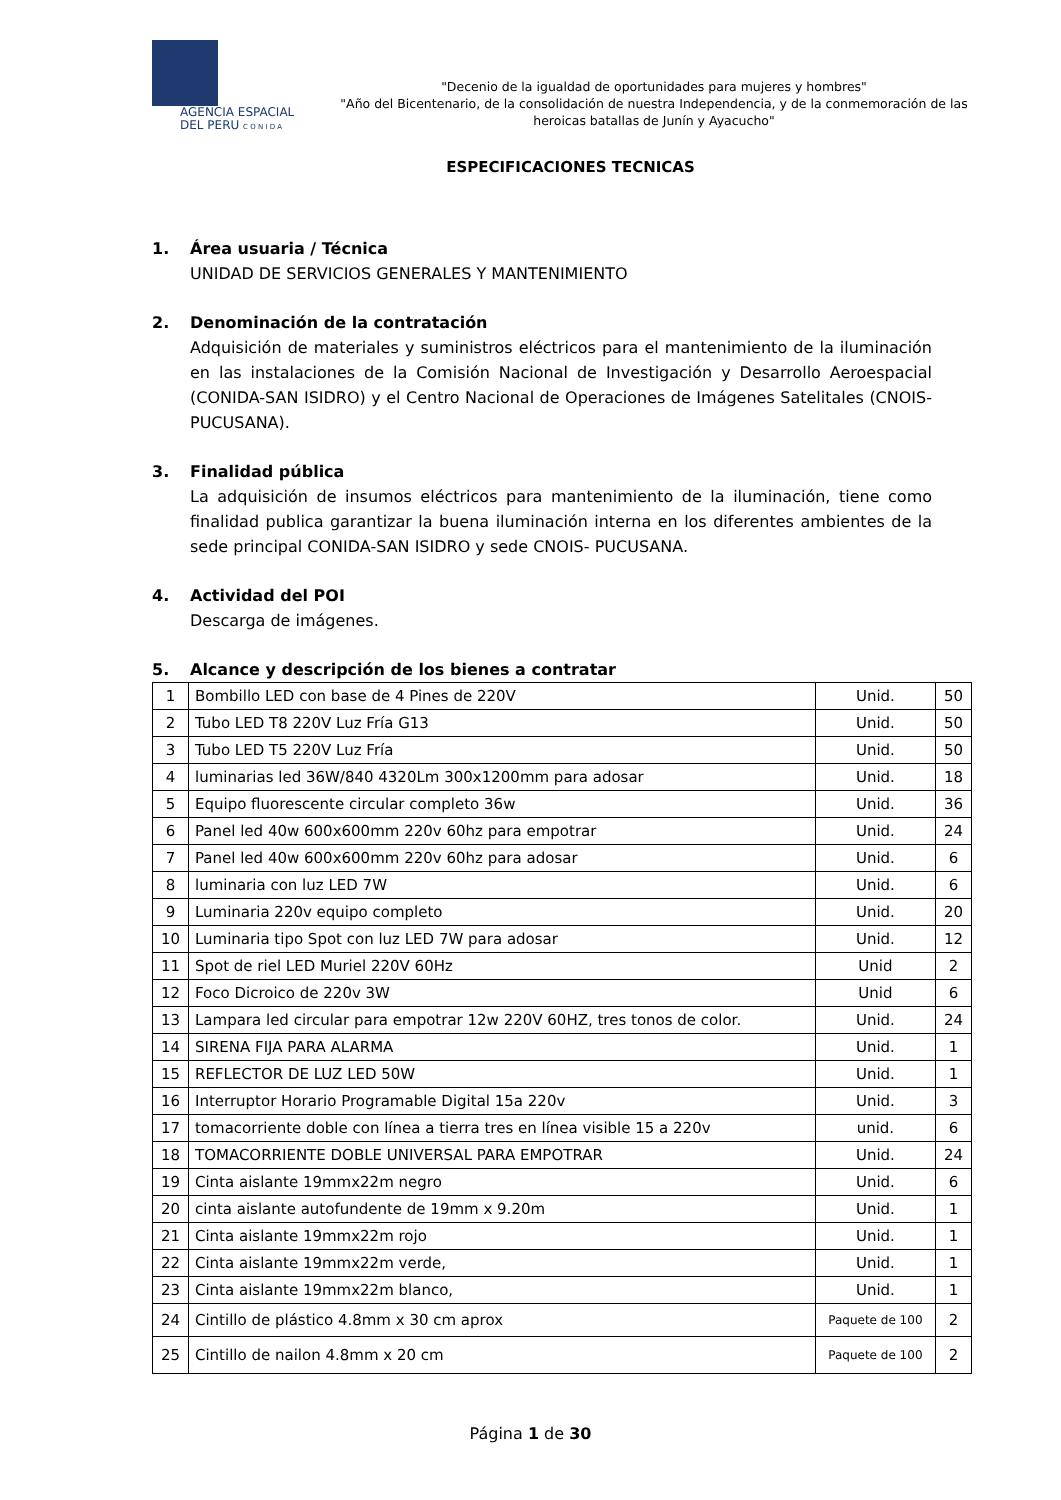AGENCIA ESPACIAL
DEL PERU C O N I D A
"Decenio de la igualdad de oportunidades para mujeres y hombres"
"Año del Bicentenario, de la consolidación de nuestra Independencia, y de la conmemoración de las heroicas batallas de Junín y Ayacucho"
ESPECIFICACIONES TECNICAS
1. Área usuaria / Técnica
UNIDAD DE SERVICIOS GENERALES Y MANTENIMIENTO
2. Denominación de la contratación
Adquisición de materiales y suministros eléctricos para el mantenimiento de la iluminación en las instalaciones de la Comisión Nacional de Investigación y Desarrollo Aeroespacial (CONIDA-SAN ISIDRO) y el Centro Nacional de Operaciones de Imágenes Satelitales (CNOIS-PUCUSANA).
3. Finalidad pública
La adquisición de insumos eléctricos para mantenimiento de la iluminación, tiene como finalidad publica garantizar la buena iluminación interna en los diferentes ambientes de la sede principal CONIDA-SAN ISIDRO y sede CNOIS- PUCUSANA.
4. Actividad del POI
Descarga de imágenes.
5. Alcance y descripción de los bienes a contratar
| 1 | Bombillo LED con base de 4 Pines de 220V | Unid. | 50 |
| 2 | Tubo LED T8 220V Luz Fría G13 | Unid. | 50 |
| 3 | Tubo LED T5 220V Luz Fría | Unid. | 50 |
| 4 | luminarias led 36W/840 4320Lm 300x1200mm para adosar | Unid. | 18 |
| 5 | Equipo fluorescente circular completo 36w | Unid. | 36 |
| 6 | Panel led 40w 600x600mm 220v 60hz para empotrar | Unid. | 24 |
| 7 | Panel led 40w 600x600mm 220v 60hz para adosar | Unid. | 6 |
| 8 | luminaria con luz LED 7W | Unid. | 6 |
| 9 | Luminaria 220v equipo completo | Unid. | 20 |
| 10 | Luminaria tipo Spot con luz LED 7W para adosar | Unid. | 12 |
| 11 | Spot de riel LED Muriel 220V 60Hz | Unid | 2 |
| 12 | Foco Dicroico de 220v 3W | Unid | 6 |
| 13 | Lampara led circular para empotrar 12w 220V 60HZ, tres tonos de color. | Unid. | 24 |
| 14 | SIRENA FIJA PARA ALARMA | Unid. | 1 |
| 15 | REFLECTOR DE LUZ LED 50W | Unid. | 1 |
| 16 | Interruptor Horario Programable Digital 15a 220v | Unid. | 3 |
| 17 | tomacorriente doble con línea a tierra tres en línea visible 15 a 220v | unid. | 6 |
| 18 | TOMACORRIENTE DOBLE UNIVERSAL PARA EMPOTRAR | Unid. | 24 |
| 19 | Cinta aislante 19mmx22m negro | Unid. | 6 |
| 20 | cinta aislante autofundente de 19mm x 9.20m | Unid. | 1 |
| 21 | Cinta aislante 19mmx22m rojo | Unid. | 1 |
| 22 | Cinta aislante 19mmx22m verde, | Unid. | 1 |
| 23 | Cinta aislante 19mmx22m blanco, | Unid. | 1 |
| 24 | Cintillo de plástico 4.8mm x 30 cm aprox | Paquete de 100 | 2 |
| 25 | Cintillo de nailon 4.8mm x 20 cm | Paquete de 100 | 2 |
Página 1 de 30